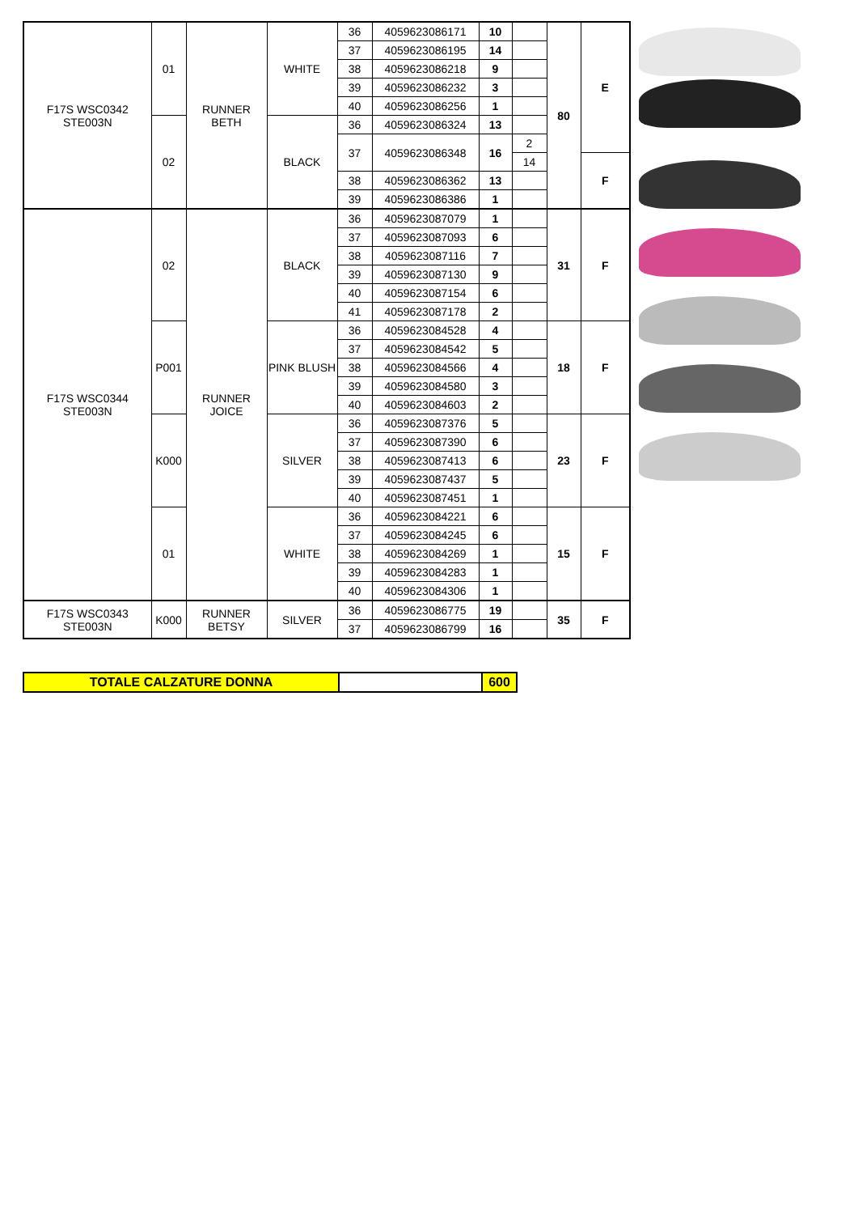| F17S WSC0342 STE003N | 01 | RUNNER BETH | WHITE | 36 | 4059623086171 | 10 | | 80 | E |
| | | | | 37 | 4059623086195 | 14 | | | |
| | | | | 38 | 4059623086218 | 9 | | | |
| | | | | 39 | 4059623086232 | 3 | | | |
| | | | | 40 | 4059623086256 | 1 | | | |
| | 02 | | BLACK | 36 | 4059623086324 | 13 | | | |
| | | | | 37 | 4059623086348 | 16 | 2 | | |
| | | | | | | | 14 | | F |
| | | | | 38 | 4059623086362 | 13 | | | |
| | | | | 39 | 4059623086386 | 1 | | | |
| F17S WSC0344 STE003N | 02 | RUNNER JOICE | BLACK | 36 | 4059623087079 | 1 | | 31 | F |
| | | | | 37 | 4059623087093 | 6 | | | |
| | | | | 38 | 4059623087116 | 7 | | | |
| | | | | 39 | 4059623087130 | 9 | | | |
| | | | | 40 | 4059623087154 | 6 | | | |
| | | | | 41 | 4059623087178 | 2 | | | |
| | P001 | | PINK BLUSH | 36 | 4059623084528 | 4 | | 18 | F |
| | | | | 37 | 4059623084542 | 5 | | | |
| | | | | 38 | 4059623084566 | 4 | | | |
| | | | | 39 | 4059623084580 | 3 | | | |
| | | | | 40 | 4059623084603 | 2 | | | |
| | K000 | | SILVER | 36 | 4059623087376 | 5 | | 23 | F |
| | | | | 37 | 4059623087390 | 6 | | | |
| | | | | 38 | 4059623087413 | 6 | | | |
| | | | | 39 | 4059623087437 | 5 | | | |
| | | | | 40 | 4059623087451 | 1 | | | |
| | 01 | | WHITE | 36 | 4059623084221 | 6 | | 15 | F |
| | | | | 37 | 4059623084245 | 6 | | | |
| | | | | 38 | 4059623084269 | 1 | | | |
| | | | | 39 | 4059623084283 | 1 | | | |
| | | | | 40 | 4059623084306 | 1 | | | |
| F17S WSC0343 STE003N | K000 | RUNNER BETSY | SILVER | 36 | 4059623086775 | 19 | | 35 | F |
| | | | | 37 | 4059623086799 | 16 | | | |
| TOTALE CALZATURE DONNA | | 600 |